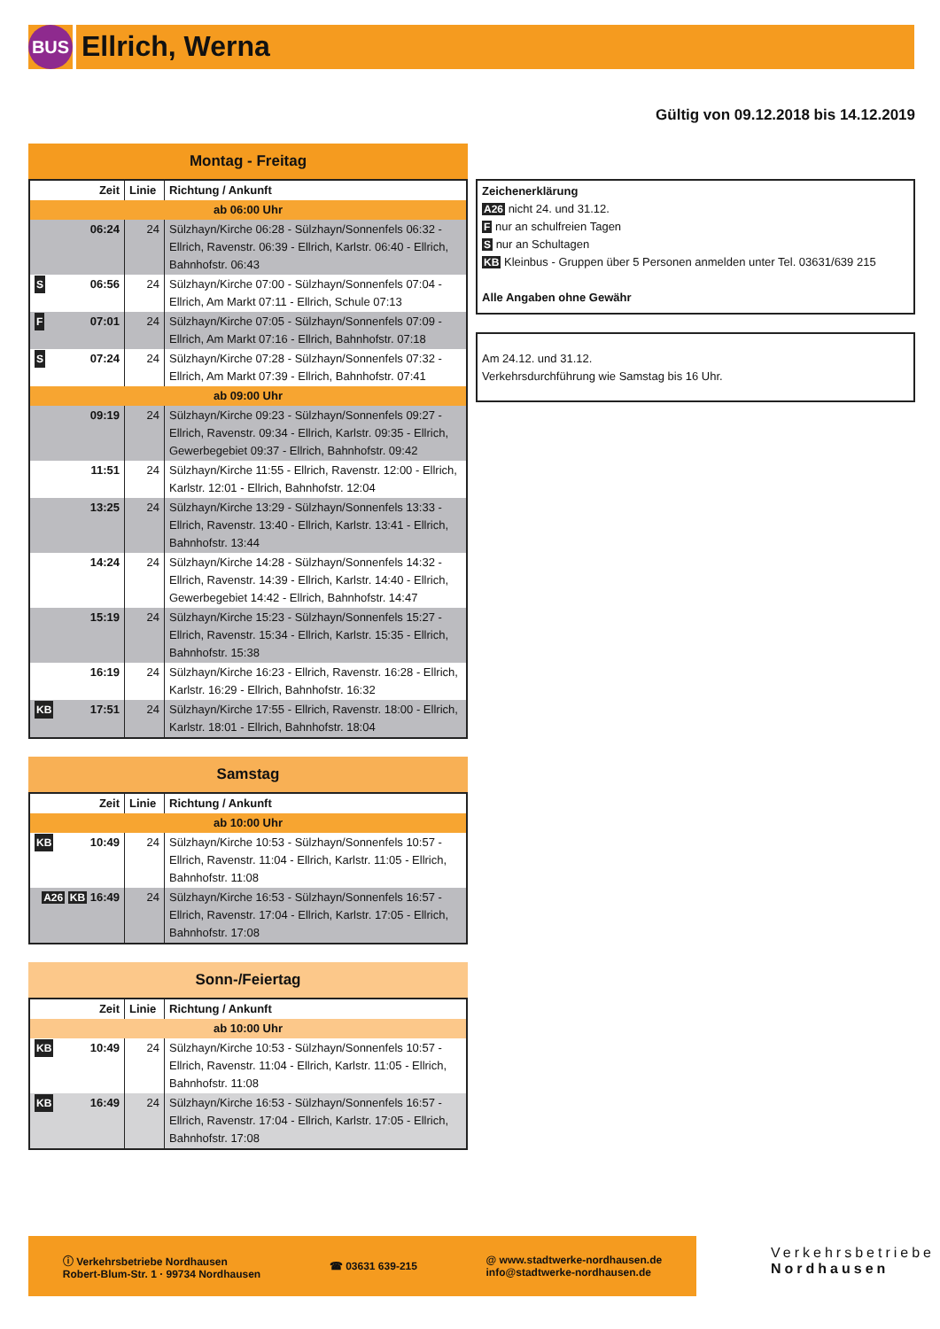BUS
Ellrich, Werna
Gültig von 09.12.2018 bis 14.12.2019
Montag - Freitag
| Zeit | Linie | Richtung / Ankunft |
| --- | --- | --- |
| ab 06:00 Uhr | | |
| 06:24 | 24 | Sülzhayn/Kirche 06:28 - Sülzhayn/Sonnenfels 06:32 - Ellrich, Ravenstr. 06:39 - Ellrich, Karlstr. 06:40 - Ellrich, Bahnhofstr. 06:43 |
| S 06:56 | 24 | Sülzhayn/Kirche 07:00 - Sülzhayn/Sonnenfels 07:04 - Ellrich, Am Markt 07:11 - Ellrich, Schule 07:13 |
| F 07:01 | 24 | Sülzhayn/Kirche 07:05 - Sülzhayn/Sonnenfels 07:09 - Ellrich, Am Markt 07:16 - Ellrich, Bahnhofstr. 07:18 |
| S 07:24 | 24 | Sülzhayn/Kirche 07:28 - Sülzhayn/Sonnenfels 07:32 - Ellrich, Am Markt 07:39 - Ellrich, Bahnhofstr. 07:41 |
| ab 09:00 Uhr | | |
| 09:19 | 24 | Sülzhayn/Kirche 09:23 - Sülzhayn/Sonnenfels 09:27 - Ellrich, Ravenstr. 09:34 - Ellrich, Karlstr. 09:35 - Ellrich, Gewerbegebiet 09:37 - Ellrich, Bahnhofstr. 09:42 |
| 11:51 | 24 | Sülzhayn/Kirche 11:55 - Ellrich, Ravenstr. 12:00 - Ellrich, Karlstr. 12:01 - Ellrich, Bahnhofstr. 12:04 |
| 13:25 | 24 | Sülzhayn/Kirche 13:29 - Sülzhayn/Sonnenfels 13:33 - Ellrich, Ravenstr. 13:40 - Ellrich, Karlstr. 13:41 - Ellrich, Bahnhofstr. 13:44 |
| 14:24 | 24 | Sülzhayn/Kirche 14:28 - Sülzhayn/Sonnenfels 14:32 - Ellrich, Ravenstr. 14:39 - Ellrich, Karlstr. 14:40 - Ellrich, Gewerbegebiet 14:42 - Ellrich, Bahnhofstr. 14:47 |
| 15:19 | 24 | Sülzhayn/Kirche 15:23 - Sülzhayn/Sonnenfels 15:27 - Ellrich, Ravenstr. 15:34 - Ellrich, Karlstr. 15:35 - Ellrich, Bahnhofstr. 15:38 |
| 16:19 | 24 | Sülzhayn/Kirche 16:23 - Ellrich, Ravenstr. 16:28 - Ellrich, Karlstr. 16:29 - Ellrich, Bahnhofstr. 16:32 |
| KB 17:51 | 24 | Sülzhayn/Kirche 17:55 - Ellrich, Ravenstr. 18:00 - Ellrich, Karlstr. 18:01 - Ellrich, Bahnhofstr. 18:04 |
Samstag
| Zeit | Linie | Richtung / Ankunft |
| --- | --- | --- |
| ab 10:00 Uhr | | |
| KB 10:49 | 24 | Sülzhayn/Kirche 10:53 - Sülzhayn/Sonnenfels 10:57 - Ellrich, Ravenstr. 11:04 - Ellrich, Karlstr. 11:05 - Ellrich, Bahnhofstr. 11:08 |
| A26 KB 16:49 | 24 | Sülzhayn/Kirche 16:53 - Sülzhayn/Sonnenfels 16:57 - Ellrich, Ravenstr. 17:04 - Ellrich, Karlstr. 17:05 - Ellrich, Bahnhofstr. 17:08 |
Sonn-/Feiertag
| Zeit | Linie | Richtung / Ankunft |
| --- | --- | --- |
| ab 10:00 Uhr | | |
| KB 10:49 | 24 | Sülzhayn/Kirche 10:53 - Sülzhayn/Sonnenfels 10:57 - Ellrich, Ravenstr. 11:04 - Ellrich, Karlstr. 11:05 - Ellrich, Bahnhofstr. 11:08 |
| KB 16:49 | 24 | Sülzhayn/Kirche 16:53 - Sülzhayn/Sonnenfels 16:57 - Ellrich, Ravenstr. 17:04 - Ellrich, Karlstr. 17:05 - Ellrich, Bahnhofstr. 17:08 |
Zeichenerklärung
A26 nicht 24. und 31.12.
F nur an schulfreien Tagen
S nur an Schultagen
KB Kleinbus - Gruppen über 5 Personen anmelden unter Tel. 03631/639 215
Alle Angaben ohne Gewähr
Am 24.12. und 31.12.
Verkehrsdurchführung wie Samstag bis 16 Uhr.
ⓘ Verkehrsbetriebe Nordhausen
Robert-Blum-Str. 1 · 99734 Nordhausen
☎ 03631 639-215
@ www.stadtwerke-nordhausen.de
info@stadtwerke-nordhausen.de
Verkehrsbetriebe
Nordhausen